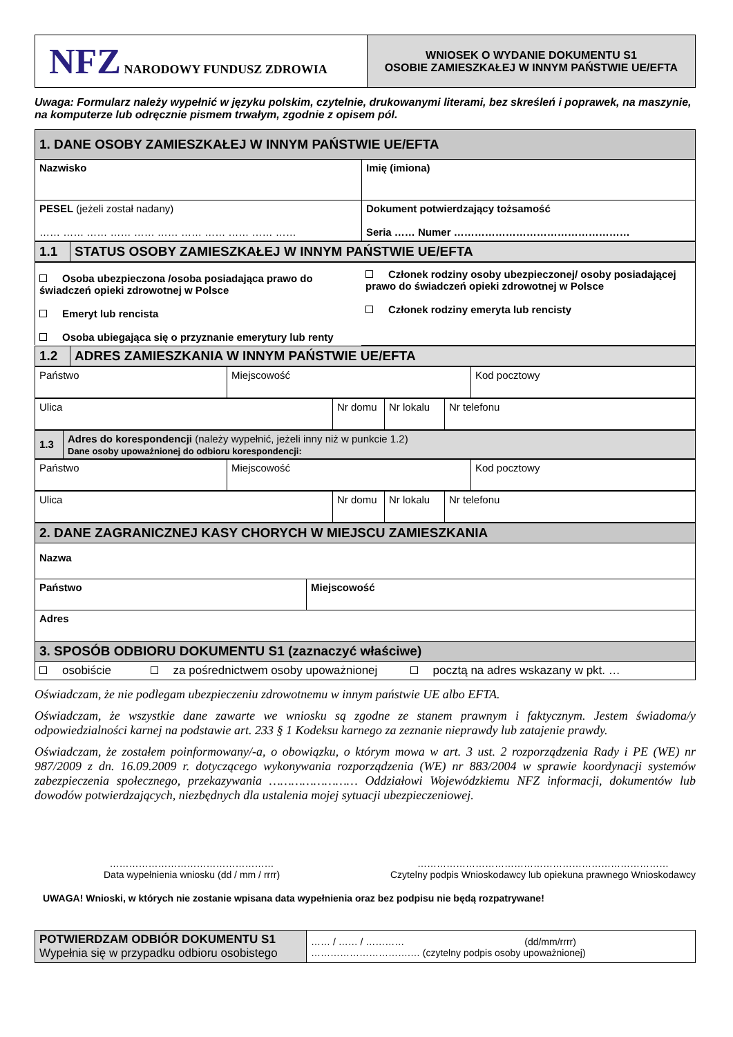| NFZ NARODOWY FUNDUSZ ZDROWIA | WNIOSEK O WYDANIE DOKUMENTU S1 OSOBIE ZAMIESZKAŁEJ W INNYM PAŃSTWIE UE/EFTA |
Uwaga: Formularz należy wypełnić w języku polskim, czytelnie, drukowanymi literami, bez skreśleń i poprawek, na maszynie, na komputerze lub odręcznie pismem trwałym, zgodnie z opisem pól.
| 1. DANE OSOBY ZAMIESZKAŁEJ W INNYM PAŃSTWIE UE/EFTA | |
| Nazwisko | Imię (imiona) |
| PESEL (jeżeli został nadany) …… …… …… …… …… …… …… …… …… …… …… | Dokument potwierdzający tożsamość Seria …… Numer …………………………………………… |
| 1.1 | STATUS OSOBY ZAMIESZKAŁEJ W INNYM PAŃSTWIE UE/EFTA |
| Osoba ubezpieczona /osoba posiadająca prawo do świadczeń opieki zdrowotnej w Polsce Emeryt lub rencista Osoba ubiegająca się o przyznanie emerytury lub renty | Członek rodziny osoby ubezpieczonej/ osoby posiadającej prawo do świadczeń opieki zdrowotnej w Polsce Członek rodziny emeryta lub rencisty |
| 1.2 | ADRES ZAMIESZKANIA W INNYM PAŃSTWIE UE/EFTA |
| Państwo | Miejscowość | Kod pocztowy |
| Ulica | Nr domu | Nr lokalu | Nr telefonu |
| 1.3 | Adres do korespondencji (należy wypełnić, jeżeli inny niż w punkcie 1.2) Dane osoby upoważnionej do odbioru korespondencji: |
| Państwo | Miejscowość | Kod pocztowy |
| Ulica | Nr domu | Nr lokalu | Nr telefonu |
| 2. DANE ZAGRANICZNEJ KASY CHORYCH W MIEJSCU ZAMIESZKANIA | |
| Nazwa | |
| Państwo | Miejscowość |
| Adres | |
| 3. SPOSÓB ODBIORU DOKUMENTU S1 (zaznaczyć właściwe) | |
| osobiście za pośrednictwem osoby upoważnionej pocztą na adres wskazany w pkt. … | |
Oświadczam, że nie podlegam ubezpieczeniu zdrowotnemu w innym państwie UE albo EFTA.
Oświadczam, że wszystkie dane zawarte we wniosku są zgodne ze stanem prawnym i faktycznym. Jestem świadoma/y odpowiedzialności karnej na podstawie art. 233 § 1 Kodeksu karnego za zeznanie nieprawdy lub zatajenie prawdy.
Oświadczam, że zostałem poinformowany/-a, o obowiązku, o którym mowa w art. 3 ust. 2 rozporządzenia Rady i PE (WE) nr 987/2009 z dn. 16.09.2009 r. dotyczącego wykonywania rozporządzenia (WE) nr 883/2004 w sprawie koordynacji systemów zabezpieczenia społecznego, przekazywania …………………… Oddziałowi Wojewódzkiemu NFZ informacji, dokumentów lub dowodów potwierdzających, niezbędnych dla ustalenia mojej sytuacji ubezpieczeniowej.
……………………………………………
Data wypełnienia wniosku (dd / mm / rrrr)
……………………………………………………………………
Czytelny podpis Wnioskodawcy lub opiekuna prawnego Wnioskodawcy
UWAGA! Wnioski, w których nie zostanie wpisana data wypełnienia oraz bez podpisu nie będą rozpatrywane!
| POTWIERDZAM ODBIÓR DOKUMENTU S1 Wypełnia się w przypadku odbioru osobistego | …… / …… / ………… (dd/mm/rrrr) ………………………….… (czytelny podpis osoby upoważnionej) |